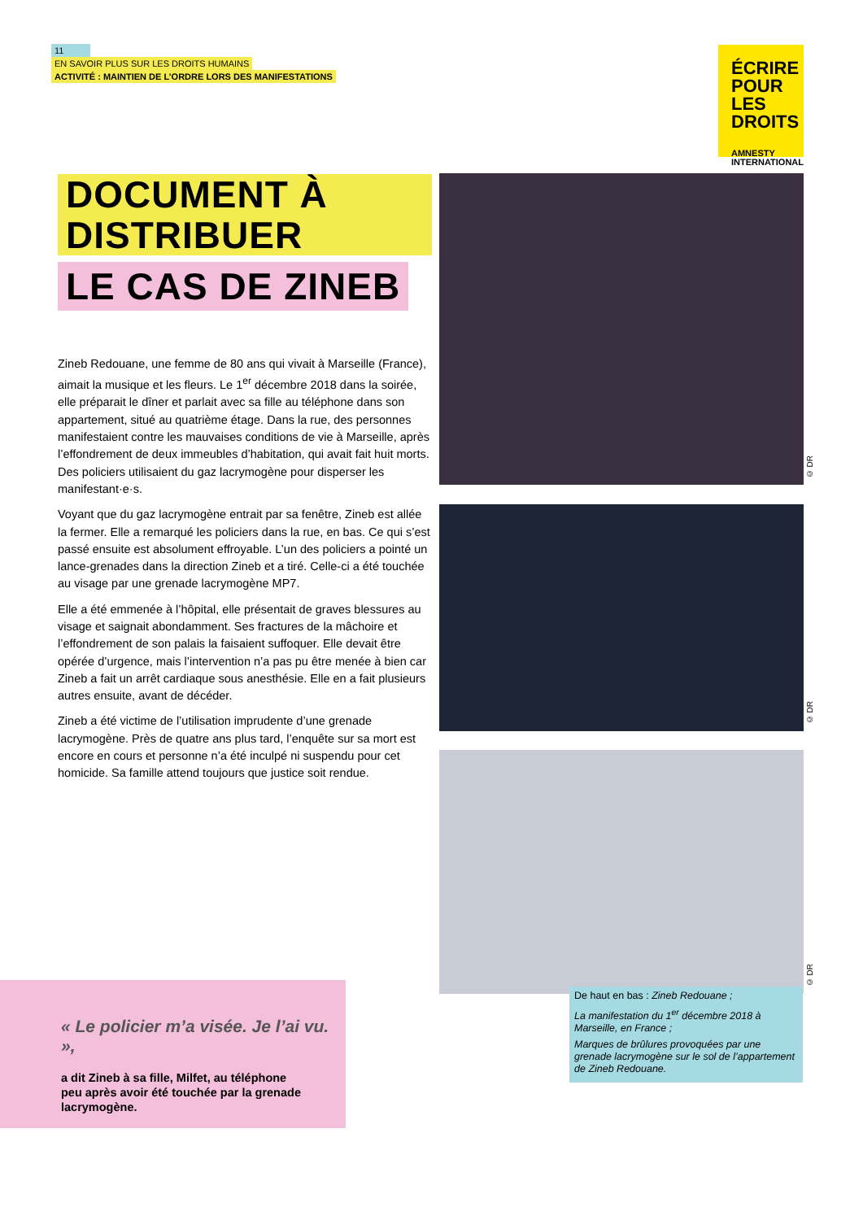11
EN SAVOIR PLUS SUR LES DROITS HUMAINS
ACTIVITÉ : MAINTIEN DE L’ORDRE LORS DES MANIFESTATIONS
ÉCRIRE
POUR LES
DROITS
AMNESTY
INTERNATIONAL
DOCUMENT À DISTRIBUER
LE CAS DE ZINEB
Zineb Redouane, une femme de 80 ans qui vivait à Marseille (France), aimait la musique et les fleurs. Le 1<sup>er</sup> décembre 2018 dans la soirée, elle préparait le dîner et parlait avec sa fille au téléphone dans son appartement, situé au quatrième étage. Dans la rue, des personnes manifestaient contre les mauvaises conditions de vie à Marseille, après l’effondrement de deux immeubles d’habitation, qui avait fait huit morts. Des policiers utilisaient du gaz lacrymogène pour disperser les manifestant·e·s.
Voyant que du gaz lacrymogène entrait par sa fenêtre, Zineb est allée la fermer. Elle a remarqué les policiers dans la rue, en bas. Ce qui s’est passé ensuite est absolument effroyable. L’un des policiers a pointé un lance-grenades dans la direction Zineb et a tiré. Celle-ci a été touchée au visage par une grenade lacrymogène MP7.
Elle a été emmenée à l’hôpital, elle présentait de graves blessures au visage et saignait abondamment. Ses fractures de la mâchoire et l’effondrement de son palais la faisaient suffoquer. Elle devait être opérée d’urgence, mais l’intervention n’a pas pu être menée à bien car Zineb a fait un arrêt cardiaque sous anesthésie. Elle en a fait plusieurs autres ensuite, avant de décéder.
Zineb a été victime de l’utilisation imprudente d’une grenade lacrymogène. Près de quatre ans plus tard, l’enquête sur sa mort est encore en cours et personne n’a été inculpé ni suspendu pour cet homicide. Sa famille attend toujours que justice soit rendue.
© DR
© DR
© DR
De haut en bas : Zineb Redouane ;
La manifestation du 1<sup>er</sup> décembre 2018 à Marseille, en France ;
Marques de brûlures provoquées par une grenade lacrymogène sur le sol de l’appartement de Zineb Redouane.
« Le policier m’a visée. Je l’ai vu. »,
a dit Zineb à sa fille, Milfet, au téléphone peu après avoir été touchée par la grenade lacrymogène.